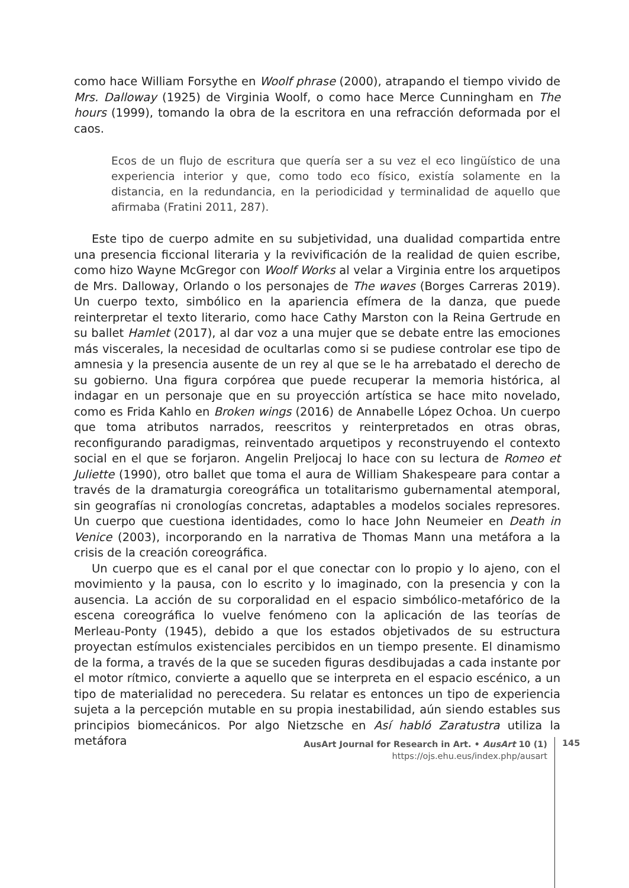como hace William Forsythe en Woolf phrase (2000), atrapando el tiempo vivido de Mrs. Dalloway (1925) de Virginia Woolf, o como hace Merce Cunningham en The hours (1999), tomando la obra de la escritora en una refracción deformada por el caos.
Ecos de un flujo de escritura que quería ser a su vez el eco lingüístico de una experiencia interior y que, como todo eco físico, existía solamente en la distancia, en la redundancia, en la periodicidad y terminalidad de aquello que afirmaba (Fratini 2011, 287).
Este tipo de cuerpo admite en su subjetividad, una dualidad compartida entre una presencia ficcional literaria y la revivificación de la realidad de quien escribe, como hizo Wayne McGregor con Woolf Works al velar a Virginia entre los arquetipos de Mrs. Dalloway, Orlando o los personajes de The waves (Borges Carreras 2019). Un cuerpo texto, simbólico en la apariencia efímera de la danza, que puede reinterpretar el texto literario, como hace Cathy Marston con la Reina Gertrude en su ballet Hamlet (2017), al dar voz a una mujer que se debate entre las emociones más viscerales, la necesidad de ocultarlas como si se pudiese controlar ese tipo de amnesia y la presencia ausente de un rey al que se le ha arrebatado el derecho de su gobierno. Una figura corpórea que puede recuperar la memoria histórica, al indagar en un personaje que en su proyección artística se hace mito novelado, como es Frida Kahlo en Broken wings (2016) de Annabelle López Ochoa. Un cuerpo que toma atributos narrados, reescritos y reinterpretados en otras obras, reconfigurando paradigmas, reinventado arquetipos y reconstruyendo el contexto social en el que se forjaron. Angelin Preljocaj lo hace con su lectura de Romeo et Juliette (1990), otro ballet que toma el aura de William Shakespeare para contar a través de la dramaturgia coreográfica un totalitarismo gubernamental atemporal, sin geografías ni cronologías concretas, adaptables a modelos sociales represores. Un cuerpo que cuestiona identidades, como lo hace John Neumeier en Death in Venice (2003), incorporando en la narrativa de Thomas Mann una metáfora a la crisis de la creación coreográfica.
Un cuerpo que es el canal por el que conectar con lo propio y lo ajeno, con el movimiento y la pausa, con lo escrito y lo imaginado, con la presencia y con la ausencia. La acción de su corporalidad en el espacio simbólico-metafórico de la escena coreográfica lo vuelve fenómeno con la aplicación de las teorías de Merleau-Ponty (1945), debido a que los estados objetivados de su estructura proyectan estímulos existenciales percibidos en un tiempo presente. El dinamismo de la forma, a través de la que se suceden figuras desdibujadas a cada instante por el motor rítmico, convierte a aquello que se interpreta en el espacio escénico, a un tipo de materialidad no perecedera. Su relatar es entonces un tipo de experiencia sujeta a la percepción mutable en su propia inestabilidad, aún siendo estables sus principios biomecánicos. Por algo Nietzsche en Así habló Zaratustra utiliza la metáfora
AusArt Journal for Research in Art. • AusArt 10 (1)
https://ojs.ehu.eus/index.php/ausart
145